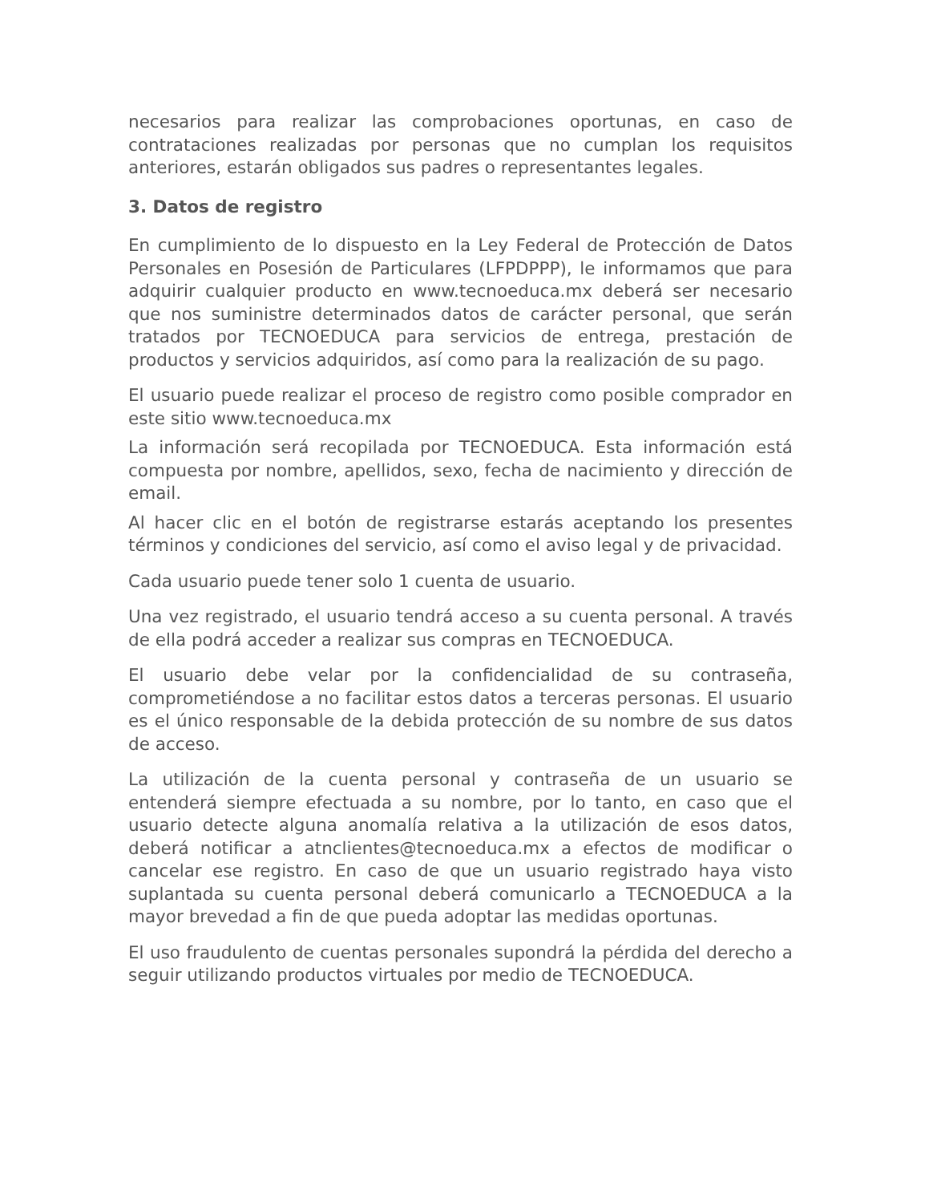necesarios para realizar las comprobaciones oportunas, en caso de contrataciones realizadas por personas que no cumplan los requisitos anteriores, estarán obligados sus padres o representantes legales.
3. Datos de registro
En cumplimiento de lo dispuesto en la Ley Federal de Protección de Datos Personales en Posesión de Particulares (LFPDPPP), le informamos que para adquirir cualquier producto en www.tecnoeduca.mx deberá ser necesario que nos suministre determinados datos de carácter personal, que serán tratados por TECNOEDUCA para servicios de entrega, prestación de productos y servicios adquiridos, así como para la realización de su pago.
El usuario puede realizar el proceso de registro como posible comprador en este sitio www.tecnoeduca.mx
La información será recopilada por TECNOEDUCA. Esta información está compuesta por nombre, apellidos, sexo, fecha de nacimiento y dirección de email.
Al hacer clic en el botón de registrarse estarás aceptando los presentes términos y condiciones del servicio, así como el aviso legal y de privacidad.
Cada usuario puede tener solo 1 cuenta de usuario.
Una vez registrado, el usuario tendrá acceso a su cuenta personal. A través de ella podrá acceder a realizar sus compras en TECNOEDUCA.
El usuario debe velar por la confidencialidad de su contraseña, comprometiéndose a no facilitar estos datos a terceras personas. El usuario es el único responsable de la debida protección de su nombre de sus datos de acceso.
La utilización de la cuenta personal y contraseña de un usuario se entenderá siempre efectuada a su nombre, por lo tanto, en caso que el usuario detecte alguna anomalía relativa a la utilización de esos datos, deberá notificar a atnclientes@tecnoeduca.mx a efectos de modificar o cancelar ese registro. En caso de que un usuario registrado haya visto suplantada su cuenta personal deberá comunicarlo a TECNOEDUCA a la mayor brevedad a fin de que pueda adoptar las medidas oportunas.
El uso fraudulento de cuentas personales supondrá la pérdida del derecho a seguir utilizando productos virtuales por medio de TECNOEDUCA.